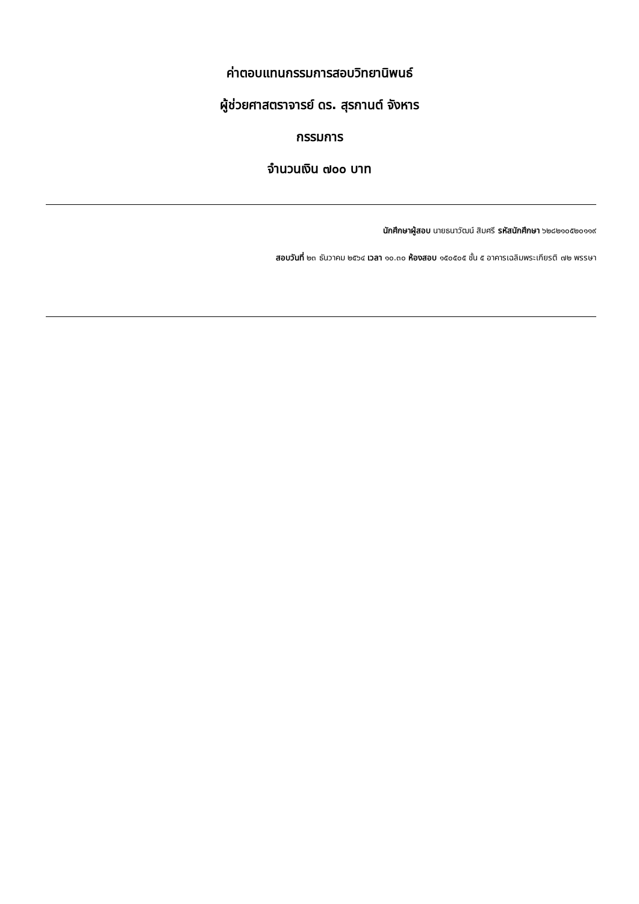ค่าตอบแทนกรรมการสอบวิทยานิพนธ์
ผู้ช่วยศาสตราจารย์ ดร. สุรกานต์ จังหาร
กรรมการ
จำนวนเงิน ๗๐๐ บาท
นักศึกษาผู้สอบ นายธนาวัฒน์ สิมศรี รหัสนักศึกษา ๖๒๘๒๑๐๕๒๐๑๑๙
สอบวันที่ ๒๓ ธันวาคม ๒๕๖๔ เวลา ๑๐.๓๐ ห้องสอบ ๑๕๐๕๐๕ ชั้น ๕ อาคารเฉลิมพระเกียรติ ๗๒ พรรษา